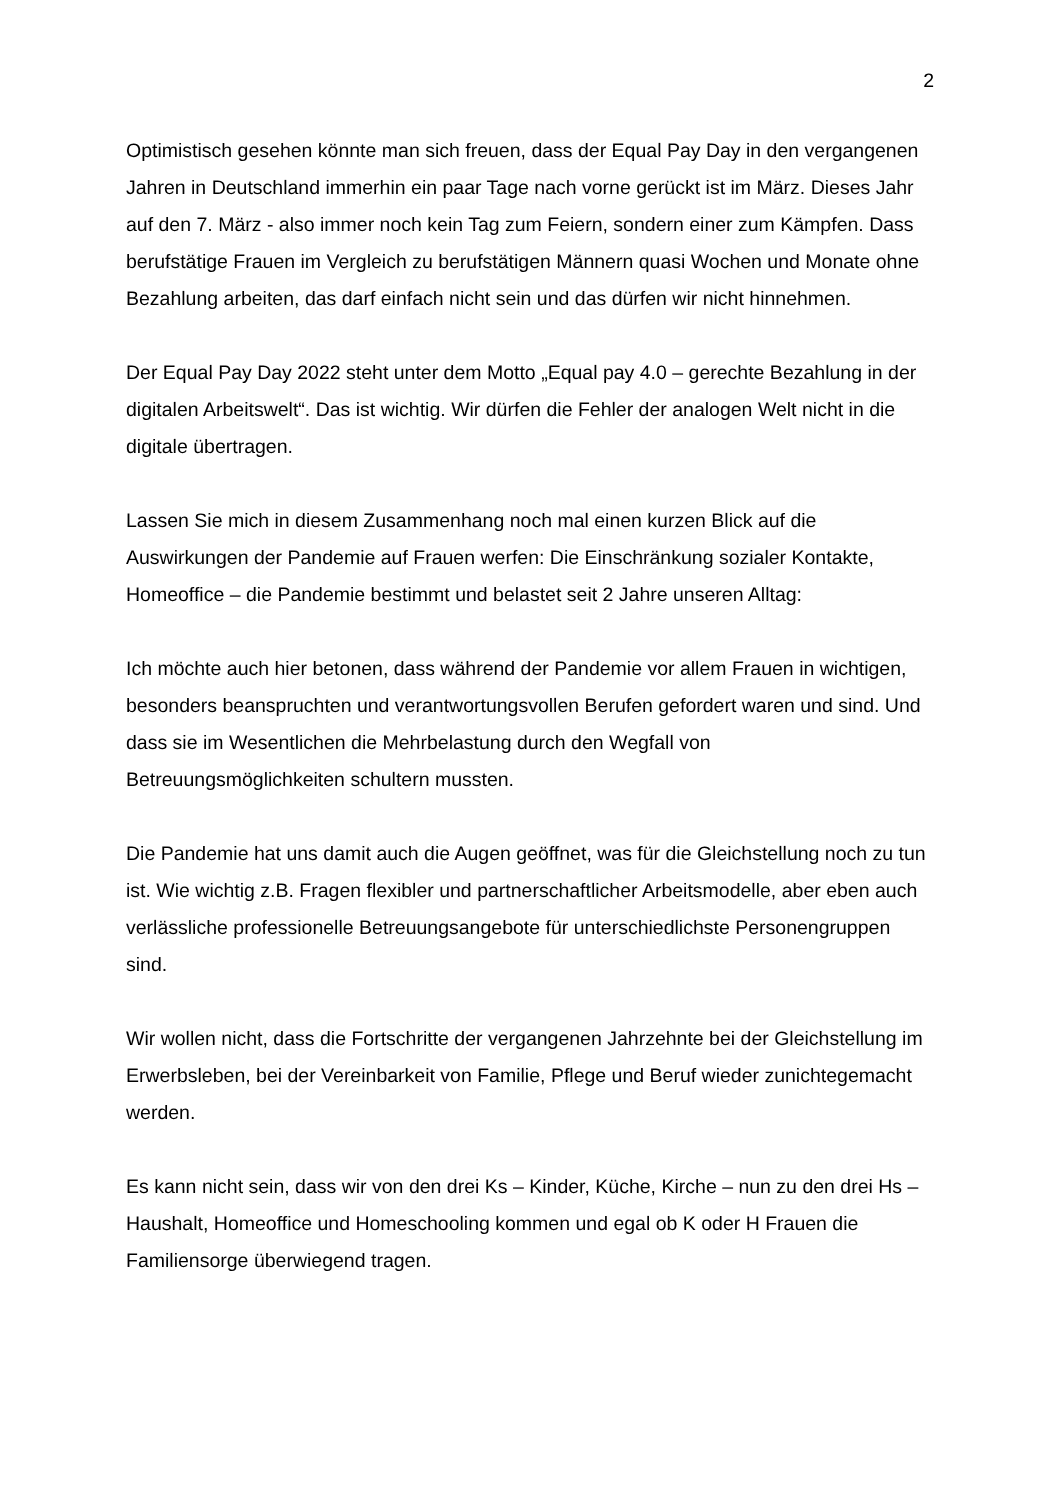2
Optimistisch gesehen könnte man sich freuen, dass der Equal Pay Day in den vergangenen Jahren in Deutschland immerhin ein paar Tage nach vorne gerückt ist im März. Dieses Jahr auf den 7. März - also immer noch kein Tag zum Feiern, sondern einer zum Kämpfen. Dass berufstätige Frauen im Vergleich zu berufstätigen Männern quasi Wochen und Monate ohne Bezahlung arbeiten, das darf einfach nicht sein und das dürfen wir nicht hinnehmen.
Der Equal Pay Day 2022 steht unter dem Motto „Equal pay 4.0 – gerechte Bezahlung in der digitalen Arbeitswelt“. Das ist wichtig. Wir dürfen die Fehler der analogen Welt nicht in die digitale übertragen.
Lassen Sie mich in diesem Zusammenhang noch mal einen kurzen Blick auf die Auswirkungen der Pandemie auf Frauen werfen: Die Einschränkung sozialer Kontakte, Homeoffice – die Pandemie bestimmt und belastet seit 2 Jahre unseren Alltag:
Ich möchte auch hier betonen, dass während der Pandemie vor allem Frauen in wichtigen, besonders beanspruchten und verantwortungsvollen Berufen gefordert waren und sind. Und dass sie im Wesentlichen die Mehrbelastung durch den Wegfall von Betreuungsmöglichkeiten schultern mussten.
Die Pandemie hat uns damit auch die Augen geöffnet, was für die Gleichstellung noch zu tun ist. Wie wichtig z.B. Fragen flexibler und partnerschaftlicher Arbeitsmodelle, aber eben auch verlässliche professionelle Betreuungsangebote für unterschiedlichste Personengruppen sind.
Wir wollen nicht, dass die Fortschritte der vergangenen Jahrzehnte bei der Gleichstellung im Erwerbsleben, bei der Vereinbarkeit von Familie, Pflege und Beruf wieder zunichtegemacht werden.
Es kann nicht sein, dass wir von den drei Ks – Kinder, Küche, Kirche – nun zu den drei Hs – Haushalt, Homeoffice und Homeschooling kommen und egal ob K oder H Frauen die Familiensorge überwiegend tragen.